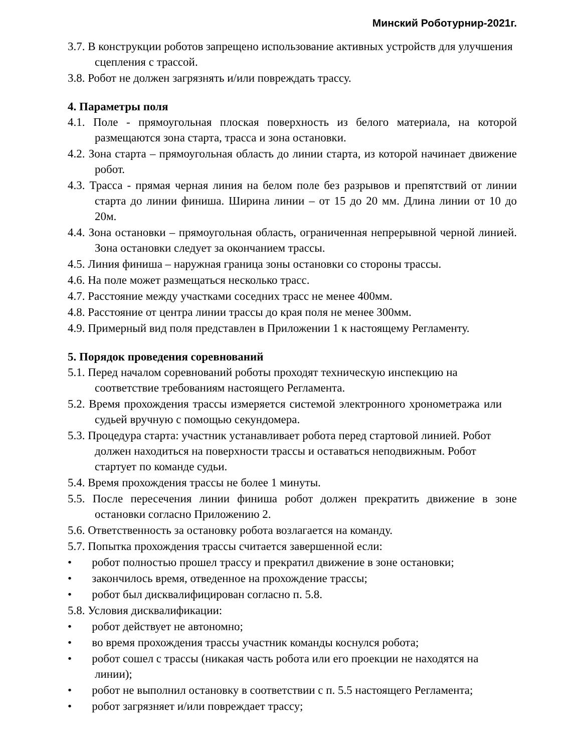Минский Роботурнир-2021г.
3.7. В конструкции роботов запрещено использование активных устройств для улучшения сцепления с трассой.
3.8. Робот не должен загрязнять и/или повреждать трассу.
4. Параметры поля
4.1. Поле - прямоугольная плоская поверхность из белого материала, на которой размещаются зона старта, трасса и зона остановки.
4.2. Зона старта – прямоугольная область до линии старта, из которой начинает движение робот.
4.3. Трасса - прямая черная линия на белом поле без разрывов и препятствий от линии старта до линии финиша. Ширина линии – от 15 до 20 мм. Длина линии от 10 до 20м.
4.4. Зона остановки – прямоугольная область, ограниченная непрерывной черной линией. Зона остановки следует за окончанием трассы.
4.5. Линия финиша – наружная граница зоны остановки со стороны трассы.
4.6. На поле может размещаться несколько трасс.
4.7. Расстояние между участками соседних трасс не менее 400мм.
4.8. Расстояние от центра линии трассы до края поля не менее 300мм.
4.9. Примерный вид поля представлен в Приложении 1 к настоящему Регламенту.
5. Порядок проведения соревнований
5.1. Перед началом соревнований роботы проходят техническую инспекцию на соответствие требованиям настоящего Регламента.
5.2. Время прохождения трассы измеряется системой электронного хронометража или судьей вручную с помощью секундомера.
5.3. Процедура старта: участник устанавливает робота перед стартовой линией. Робот должен находиться на поверхности трассы и оставаться неподвижным. Робот стартует по команде судьи.
5.4. Время прохождения трассы не более 1 минуты.
5.5. После пересечения линии финиша робот должен прекратить движение в зоне остановки согласно Приложению 2.
5.6. Ответственность за остановку робота возлагается на команду.
5.7. Попытка прохождения трассы считается завершенной если:
• робот полностью прошел трассу и прекратил движение в зоне остановки;
• закончилось время, отведенное на прохождение трассы;
• робот был дисквалифицирован согласно п. 5.8.
5.8. Условия дисквалификации:
• робот действует не автономно;
• во время прохождения трассы участник команды коснулся робота;
• робот сошел с трассы (никакая часть робота или его проекции не находятся на линии);
• робот не выполнил остановку в соответствии с п. 5.5 настоящего Регламента;
• робот загрязняет и/или повреждает трассу;